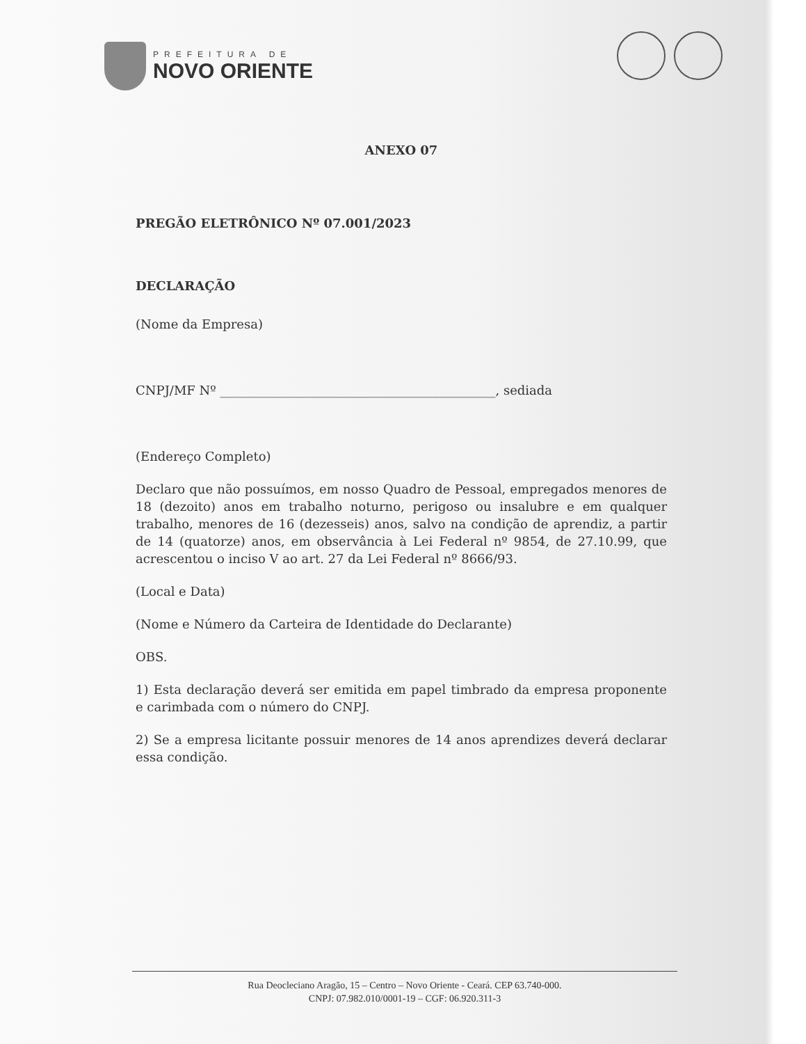PREFEITURA DE
NOVO ORIENTE
ANEXO 07
PREGÃO ELETRÔNICO Nº 07.001/2023
DECLARAÇÃO
(Nome da Empresa)
CNPJ/MF Nº ____________________________________________, sediada
(Endereço Completo)
Declaro que não possuímos, em nosso Quadro de Pessoal, empregados menores de 18 (dezoito) anos em trabalho noturno, perigoso ou insalubre e em qualquer trabalho, menores de 16 (dezesseis) anos, salvo na condição de aprendiz, a partir de 14 (quatorze) anos, em observância à Lei Federal nº 9854, de 27.10.99, que acrescentou o inciso V ao art. 27 da Lei Federal nº 8666/93.
(Local e Data)
(Nome e Número da Carteira de Identidade do Declarante)
OBS.
1) Esta declaração deverá ser emitida em papel timbrado da empresa proponente e carimbada com o número do CNPJ.
2) Se a empresa licitante possuir menores de 14 anos aprendizes deverá declarar essa condição.
Rua Deocleciano Aragão, 15 – Centro – Novo Oriente - Ceará. CEP 63.740-000.
CNPJ: 07.982.010/0001-19 – CGF: 06.920.311-3